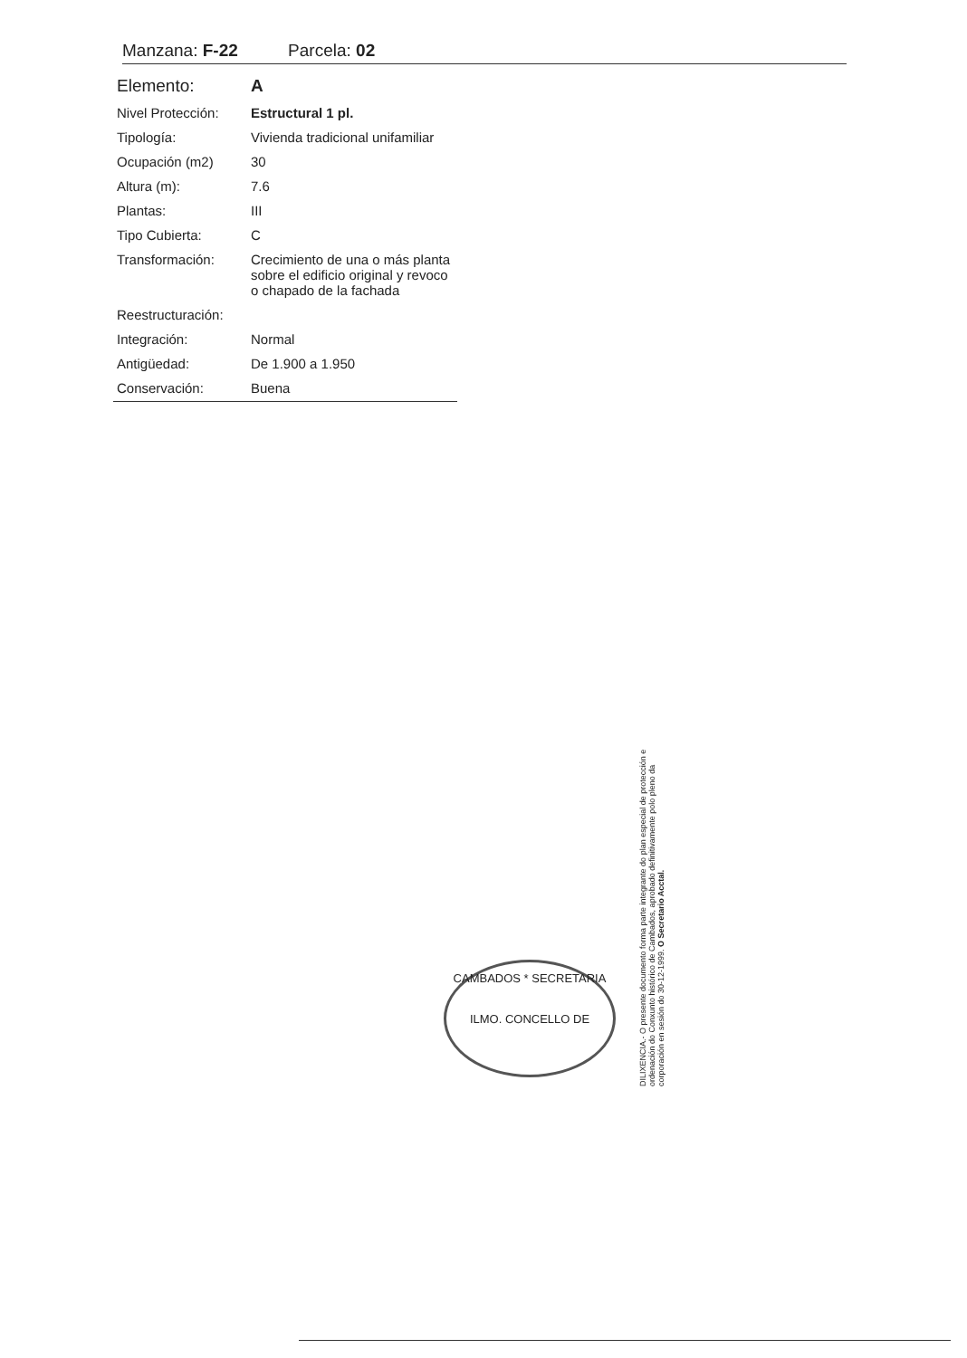Manzana: F-22 Parcela: 02
| Elemento: | A |
| Nivel Protección: | Estructural 1 pl. |
| Tipología: | Vivienda tradicional unifamiliar |
| Ocupación (m2) | 30 |
| Altura (m): | 7.6 |
| Plantas: | III |
| Tipo Cubierta: | C |
| Transformación: | Crecimiento de una o más planta sobre el edificio original y revoco o chapado de la fachada |
| Reestructuración: | |
| Integración: | Normal |
| Antigüedad: | De 1.900 a 1.950 |
| Conservación: | Buena |
CAMBADOS * SECRETARIA
ILMO. CONCELLO DE
DILIXENCIA.- O presente documento forma parte integrante do plan especial de protección e ordenación do Conxunto histórico de Cambados, aprobado definitivamente polo pleno da corporación en sesión do 30-12-1999. O Secretario Acctal.